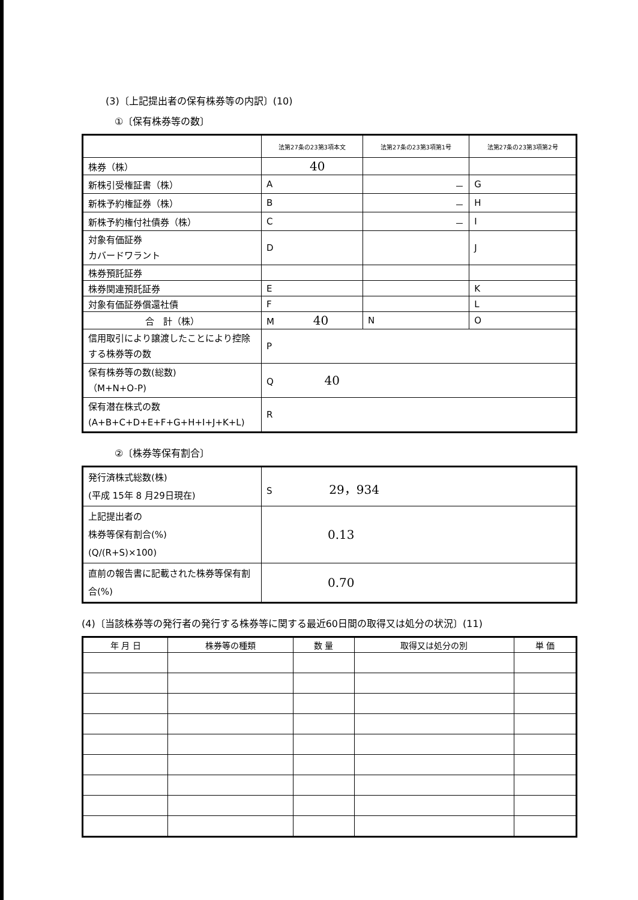(3)〔上記提出者の保有株券等の内訳〕(10)
①〔保有株券等の数〕
| | 法第27条の23第3項本文 | 法第27条の23第3項第1号 | 法第27条の23第3項第2号 |
| --- | --- | --- | --- |
| 株券（株） | 40 | | |
| 新株引受権証書（株） | A | － | G |
| 新株予約権証券（株） | B | － | H |
| 新株予約権付社債券（株） | C | － | I |
| 対象有価証券 カバードワラント | D | | J |
| 株券預託証券 | | | |
| 株券関連預託証券 | E | | K |
| 対象有価証券償還社債 | F | | L |
| 合 計（株） | M 40 | N | O |
| 信用取引により譲渡したことにより控除する株券等の数 | P | | |
| 保有株券等の数(総数) （M+N+O-P) | Q 40 | | |
| 保有潜在株式の数 (A+B+C+D+E+F+G+H+I+J+K+L) | R | | |
②〔株券等保有割合〕
| 発行済株式総数(株) (平成 15年 8 月29日現在) | S 29，934 |
| 上記提出者の 株券等保有割合(%) (Q/(R+S)×100) | 0.13 |
| 直前の報告書に記載された株券等保有割合(%) | 0.70 |
(4)〔当該株券等の発行者の発行する株券等に関する最近60日間の取得又は処分の状況〕(11)
| 年 月 日 | 株券等の種類 | 数 量 | 取得又は処分の別 | 単 価 |
| --- | --- | --- | --- | --- |